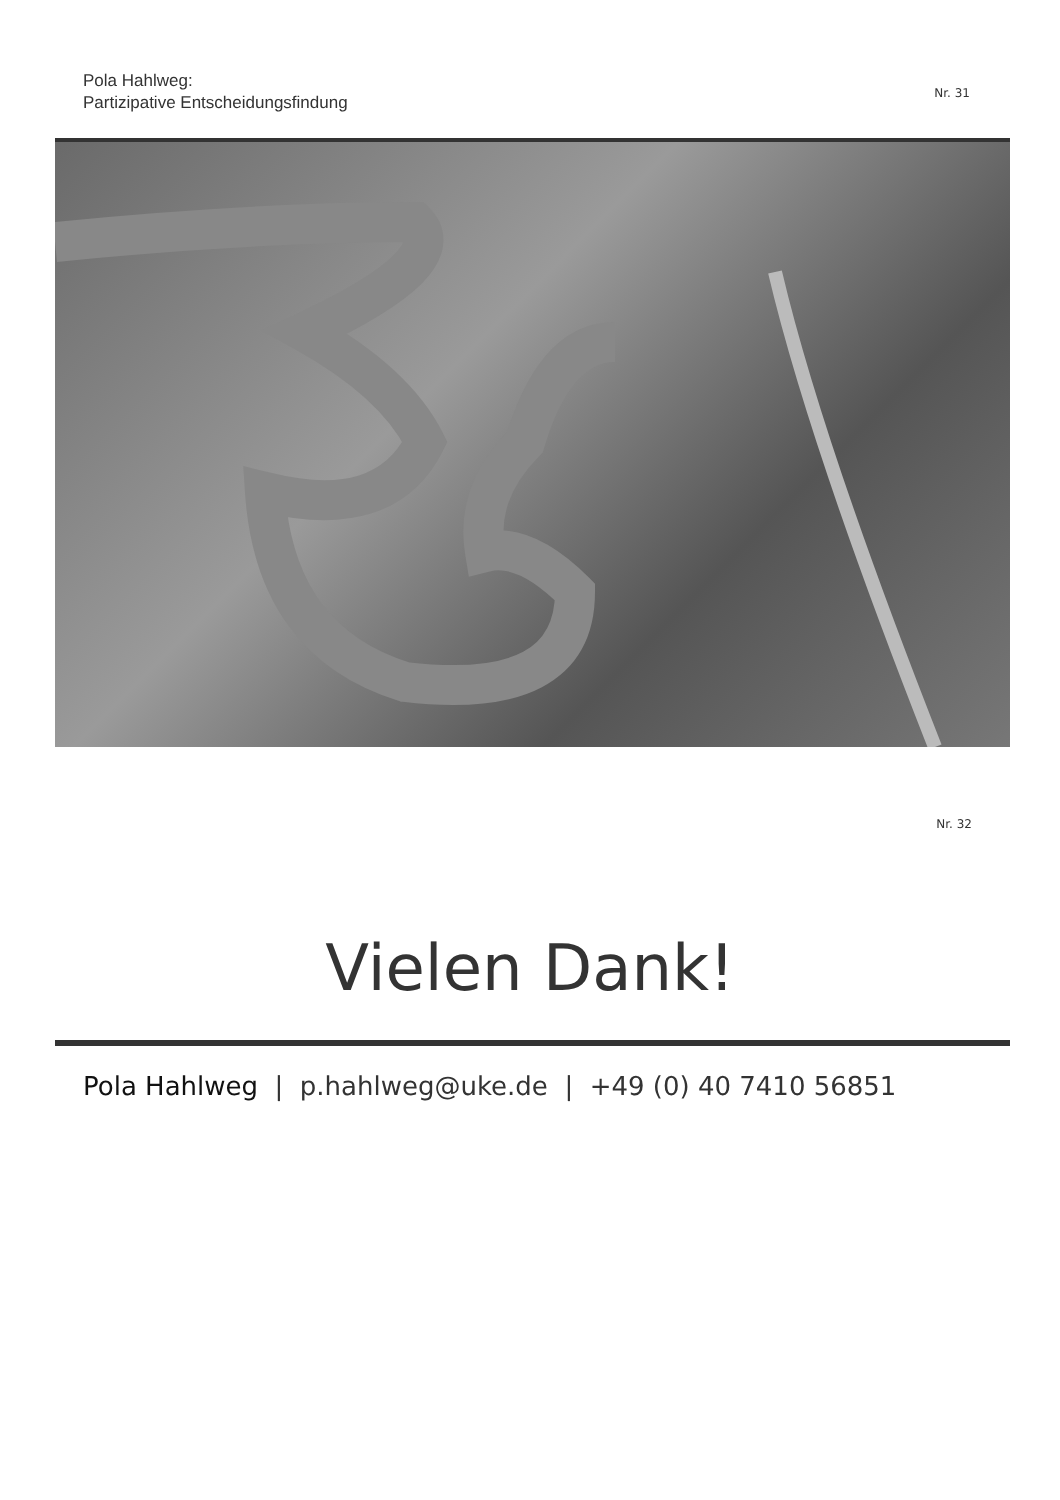Pola Hahlweg:
Partizipative Entscheidungsfindung
Nr. 31
Nr. 32
Vielen Dank!
Pola Hahlweg | p.hahlweg@uke.de | +49 (0) 40 7410 56851